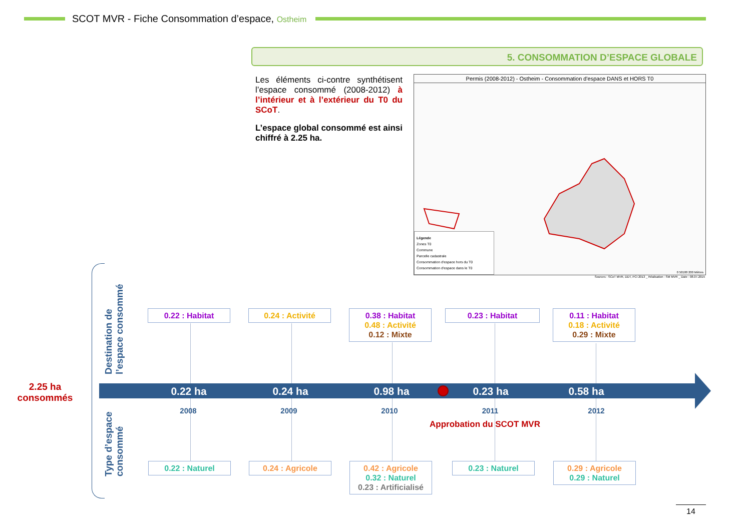SCOT MVR - Fiche Consommation d’espace, Ostheim
5. CONSOMMATION D’ESPACE GLOBALE
Les éléments ci-contre synthétisent l’espace consommé (2008-2012) à l’intérieur et à l’extérieur du T0 du SCoT.
L’espace global consommé est ainsi chiffré à 2.25 ha.
Permis (2008-2012) - Ostheim - Consommation d'espace DANS et HORS T0
Légende
Zones T0
Commune
Parcelle cadastrale
Consommation d'espace hors du T0
Consommation d'espace dans le T0
0 50100 200 Mètres
Sources : SCoT MVR, DDT, PCI 2013 _ Réalisation : SM MVR _ Date : 08.07.2015
2.25 ha consommés
Destination de
l’espace consommé
Type d’espace
consommé
0.22 : Habitat 0.24 : Activité
0.38 : Habitat
0.48 : Activité
0.12 : Mixte
0.23 : Habitat
0.11 : Habitat
0.18 : Activité
0.29 : Mixte
0.22 ha 0.24 ha 0.98 ha 0.23 ha 0.58 ha
2008 2009 2010 2011 2012
Approbation du SCOT MVR
0.22 : Naturel 0.24 : Agricole
0.42 : Agricole
0.32 : Naturel
0.23 : Artificialisé
0.23 : Naturel
0.29 : Agricole
0.29 : Naturel
14